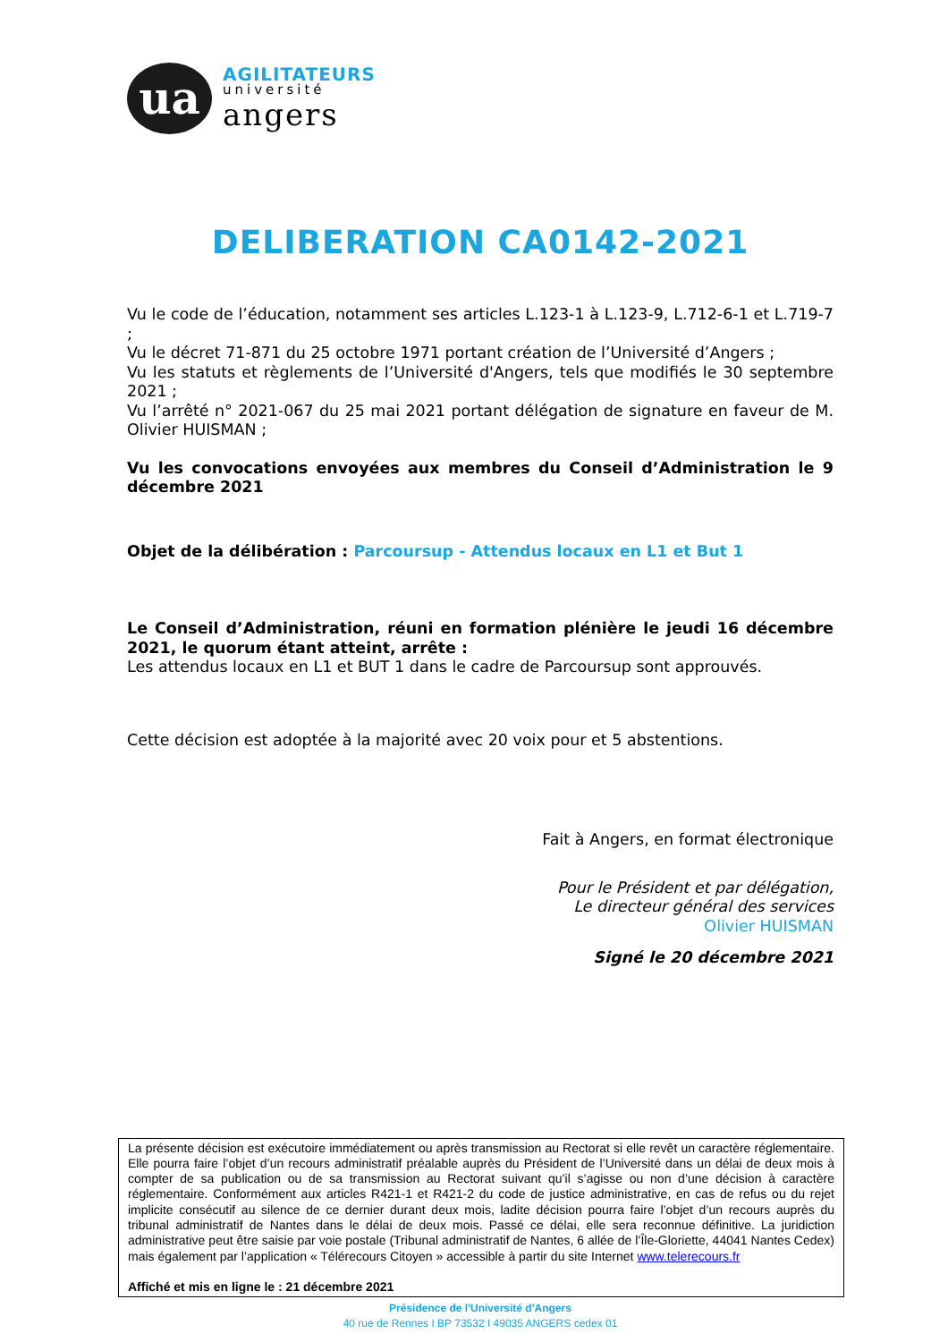ua
AGILITATEURS
université
angers
DELIBERATION CA0142-2021
Vu le code de l’éducation, notamment ses articles L.123-1 à L.123-9, L.712-6-1 et L.719-7 ;
Vu le décret 71-871 du 25 octobre 1971 portant création de l’Université d’Angers ;
Vu les statuts et règlements de l’Université d'Angers, tels que modifiés le 30 septembre 2021 ;
Vu l’arrêté n° 2021-067 du 25 mai 2021 portant délégation de signature en faveur de M. Olivier HUISMAN ;
Vu les convocations envoyées aux membres du Conseil d’Administration le 9 décembre 2021
Objet de la délibération : Parcoursup - Attendus locaux en L1 et But 1
Le Conseil d’Administration, réuni en formation plénière le jeudi 16 décembre 2021, le quorum étant atteint, arrête :
Les attendus locaux en L1 et BUT 1 dans le cadre de Parcoursup sont approuvés.
Cette décision est adoptée à la majorité avec 20 voix pour et 5 abstentions.
Fait à Angers, en format électronique
Pour le Président et par délégation,
Le directeur général des services
Olivier HUISMAN
Signé le 20 décembre 2021
La présente décision est exécutoire immédiatement ou après transmission au Rectorat si elle revêt un caractère réglementaire. Elle pourra faire l’objet d’un recours administratif préalable auprès du Président de l’Université dans un délai de deux mois à compter de sa publication ou de sa transmission au Rectorat suivant qu’il s’agisse ou non d’une décision à caractère réglementaire. Conformément aux articles R421-1 et R421-2 du code de justice administrative, en cas de refus ou du rejet implicite consécutif au silence de ce dernier durant deux mois, ladite décision pourra faire l’objet d’un recours auprès du tribunal administratif de Nantes dans le délai de deux mois. Passé ce délai, elle sera reconnue définitive. La juridiction administrative peut être saisie par voie postale (Tribunal administratif de Nantes, 6 allée de l’Île-Gloriette, 44041 Nantes Cedex) mais également par l’application « Télérecours Citoyen » accessible à partir du site Internet www.telerecours.fr
Affiché et mis en ligne le : 21 décembre 2021
Présidence de l'Université d'Angers
40 rue de Rennes I BP 73532 I 49035 ANGERS cedex 01